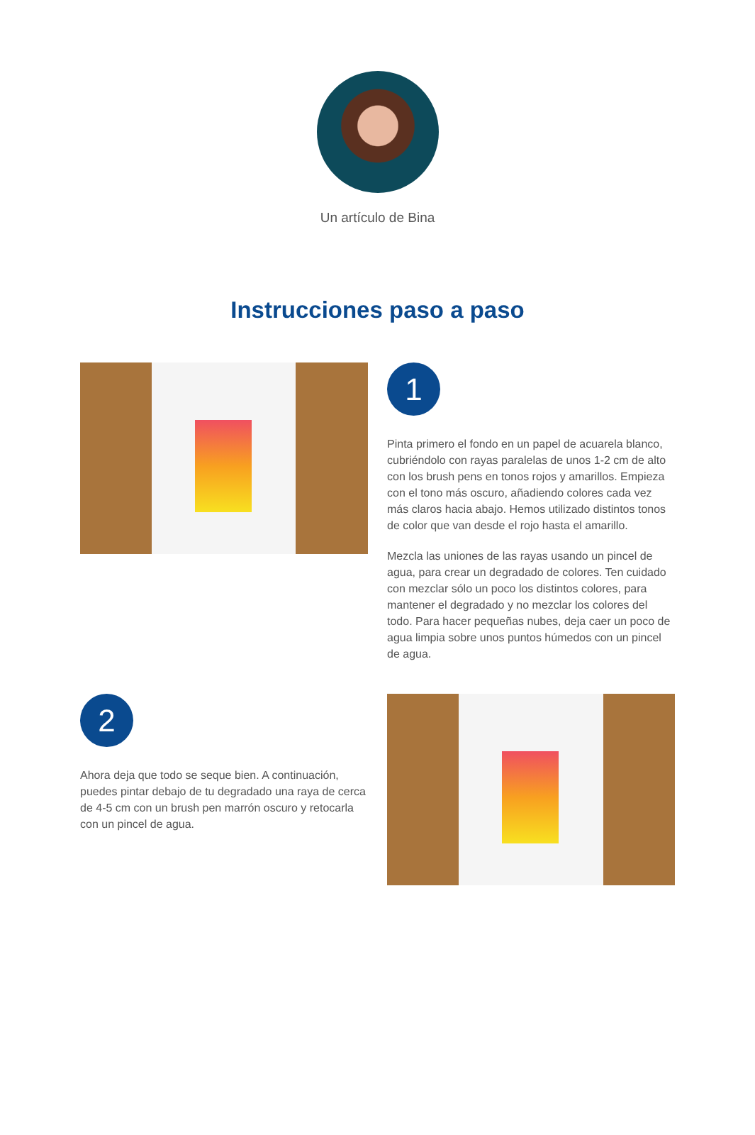Un artículo de Bina
Instrucciones paso a paso
1
Pinta primero el fondo en un papel de acuarela blanco, cubriéndolo con rayas paralelas de unos 1-2 cm de alto con los brush pens en tonos rojos y amarillos. Empieza con el tono más oscuro, añadiendo colores cada vez más claros hacia abajo. Hemos utilizado distintos tonos de color que van desde el rojo hasta el amarillo.
Mezcla las uniones de las rayas usando un pincel de agua, para crear un degradado de colores. Ten cuidado con mezclar sólo un poco los distintos colores, para mantener el degradado y no mezclar los colores del todo. Para hacer pequeñas nubes, deja caer un poco de agua limpia sobre unos puntos húmedos con un pincel de agua.
2
Ahora deja que todo se seque bien. A continuación, puedes pintar debajo de tu degradado una raya de cerca de 4-5 cm con un brush pen marrón oscuro y retocarla con un pincel de agua.